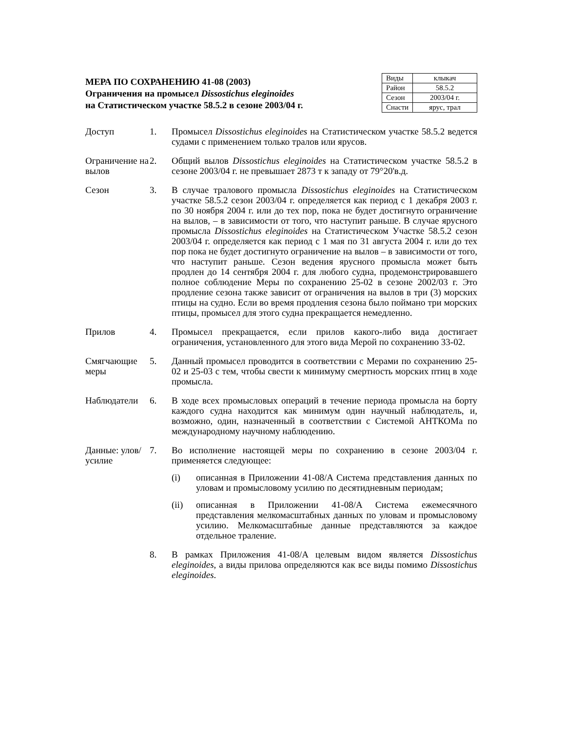МЕРА ПО СОХРАНЕНИЮ 41-08 (2003)
Ограничения на промысел Dissostichus eleginoides
на Статистическом участке 58.5.2 в сезоне 2003/04 г.
| Виды | клыкач |
| Район | 58.5.2 |
| Сезон | 2003/04 г. |
| Снасти | ярус, трал |
Доступ 1. Промысел Dissostichus eleginoides на Статистическом участке 58.5.2 ведется судами с применением только тралов или ярусов.
Ограничение на вылов
2. Общий вылов Dissostichus eleginoides на Статистическом участке 58.5.2 в сезоне 2003/04 г. не превышает 2873 т к западу от 79°20'в.д.
Сезон 3. В случае тралового промысла Dissostichus eleginoides на Статистическом участке 58.5.2 сезон 2003/04 г. определяется как период с 1 декабря 2003 г. по 30 ноября 2004 г. или до тех пор, пока не будет достигнуто ограничение на вылов, – в зависимости от того, что наступит раньше. В случае ярусного промысла Dissostichus eleginoides на Статистическом Участке 58.5.2 сезон 2003/04 г. определяется как период с 1 мая по 31 августа 2004 г. или до тех пор пока не будет достигнуто ограничение на вылов – в зависимости от того, что наступит раньше. Сезон ведения ярусного промысла может быть продлен до 14 сентября 2004 г. для любого судна, продемонстрировавшего полное соблюдение Меры по сохранению 25-02 в сезоне 2002/03 г. Это продление сезона также зависит от ограничения на вылов в три (3) морских птицы на судно. Если во время продления сезона было поймано три морских птицы, промысел для этого судна прекращается немедленно.
Прилов 4. Промысел прекращается, если прилов какого-либо вида достигает ограничения, установленного для этого вида Мерой по сохранению 33-02.
Смягчающие меры
5. Данный промысел проводится в соответствии с Мерами по сохранению 25-02 и 25-03 с тем, чтобы свести к минимуму смертность морских птиц в ходе промысла.
Наблюдатели 6. В ходе всех промысловых операций в течение периода промысла на борту каждого судна находится как минимум один научный наблюдатель, и, возможно, один, назначенный в соответствии с Системой АНТКОМа по международному научному наблюдению.
Данные: улов/усилие
7. Во исполнение настоящей меры по сохранению в сезоне 2003/04 г. применяется следующее:
(i) описанная в Приложении 41-08/A Система представления данных по уловам и промысловому усилию по десятидневным периодам;
(ii) описанная в Приложении 41-08/A Система ежемесячного представления мелкомасштабных данных по уловам и промысловому усилию. Мелкомасштабные данные представляются за каждое отдельное траление.
8. В рамках Приложения 41-08/A целевым видом является Dissostichus eleginoides, а виды прилова определяются как все виды помимо Dissostichus eleginoides.